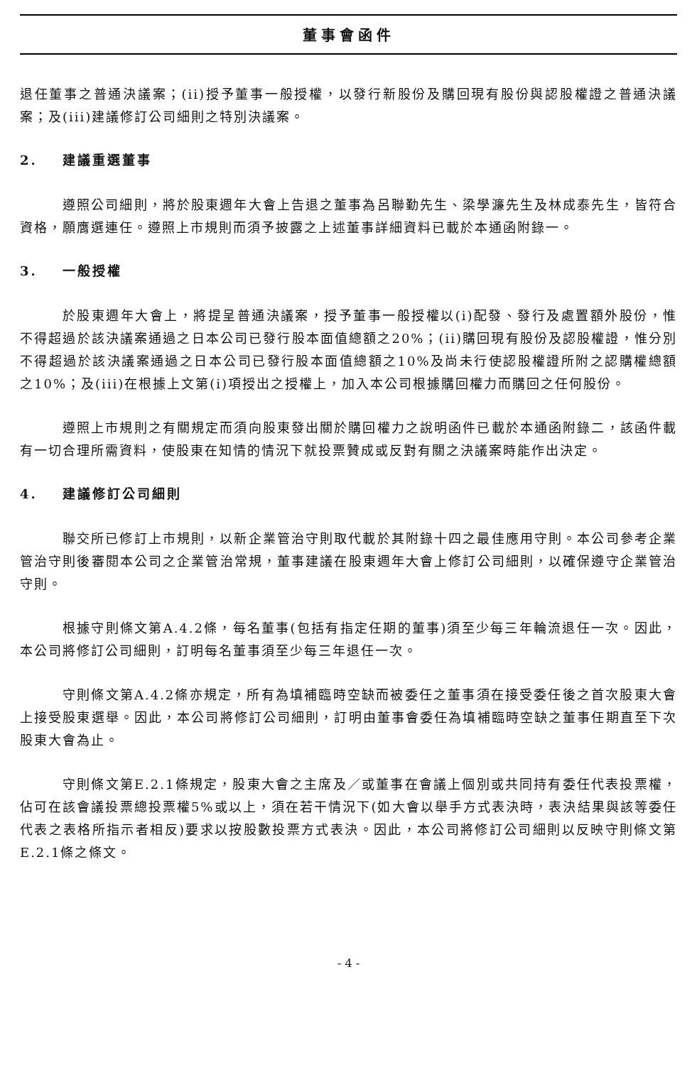董事會函件
退任董事之普通決議案；(ii)授予董事一般授權，以發行新股份及購回現有股份與認股權證之普通決議案；及(iii)建議修訂公司細則之特別決議案。
2. 建議重選董事
遵照公司細則，將於股東週年大會上告退之董事為呂聯勤先生、梁學濂先生及林成泰先生，皆符合資格，願膺選連任。遵照上市規則而須予披露之上述董事詳細資料已載於本通函附錄一。
3. 一般授權
於股東週年大會上，將提呈普通決議案，授予董事一般授權以(i)配發、發行及處置額外股份，惟不得超過於該決議案通過之日本公司已發行股本面值總額之20%；(ii)購回現有股份及認股權證，惟分別不得超過於該決議案通過之日本公司已發行股本面值總額之10%及尚未行使認股權證所附之認購權總額之10%；及(iii)在根據上文第(i)項授出之授權上，加入本公司根據購回權力而購回之任何股份。
遵照上市規則之有關規定而須向股東發出關於購回權力之說明函件已載於本通函附錄二，該函件載有一切合理所需資料，使股東在知情的情況下就投票贊成或反對有關之決議案時能作出決定。
4. 建議修訂公司細則
聯交所已修訂上市規則，以新企業管治守則取代載於其附錄十四之最佳應用守則。本公司參考企業管治守則後審閱本公司之企業管治常規，董事建議在股東週年大會上修訂公司細則，以確保遵守企業管治守則。
根據守則條文第A.4.2條，每名董事(包括有指定任期的董事)須至少每三年輪流退任一次。因此，本公司將修訂公司細則，訂明每名董事須至少每三年退任一次。
守則條文第A.4.2條亦規定，所有為填補臨時空缺而被委任之董事須在接受委任後之首次股東大會上接受股東選舉。因此，本公司將修訂公司細則，訂明由董事會委任為填補臨時空缺之董事任期直至下次股東大會為止。
守則條文第E.2.1條規定，股東大會之主席及／或董事在會議上個別或共同持有委任代表投票權，佔可在該會議投票總投票權5%或以上，須在若干情況下(如大會以舉手方式表決時，表決結果與該等委任代表之表格所指示者相反)要求以按股數投票方式表決。因此，本公司將修訂公司細則以反映守則條文第E.2.1條之條文。
- 4 -